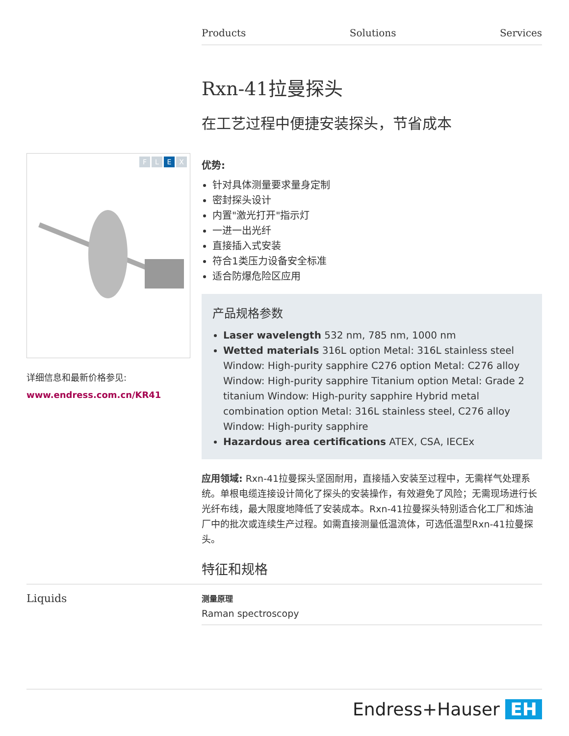Products Solutions Services
Rxn-41拉曼探头
在工艺过程中便捷安装探头，节省成本
优势:
针对具体测量要求量身定制
密封探头设计
内置"激光打开"指示灯
一进一出光纤
直接插入式安装
符合1类压力设备安全标准
适合防爆危险区应用
产品规格参数
Laser wavelength 532 nm, 785 nm, 1000 nm
Wetted materials 316L option Metal: 316L stainless steel Window: High-purity sapphire C276 option Metal: C276 alloy Window: High-purity sapphire Titanium option Metal: Grade 2 titanium Window: High-purity sapphire Hybrid metal combination option Metal: 316L stainless steel, C276 alloy Window: High-purity sapphire
Hazardous area certifications ATEX, CSA, IECEx
应用领域: Rxn-41拉曼探头坚固耐用，直接插入安装至过程中，无需样气处理系统。单根电缆连接设计简化了探头的安装操作，有效避免了风险；无需现场进行长光纤布线，最大限度地降低了安装成本。Rxn-41拉曼探头特别适合化工厂和炼油厂中的批次或连续生产过程。如需直接测量低温流体，可选低温型Rxn-41拉曼探头。
特征和规格
F L E X
详细信息和最新价格参见:
www.endress.com.cn/KR41
Liquids
测量原理
Raman spectroscopy
Endress+Hauser EH